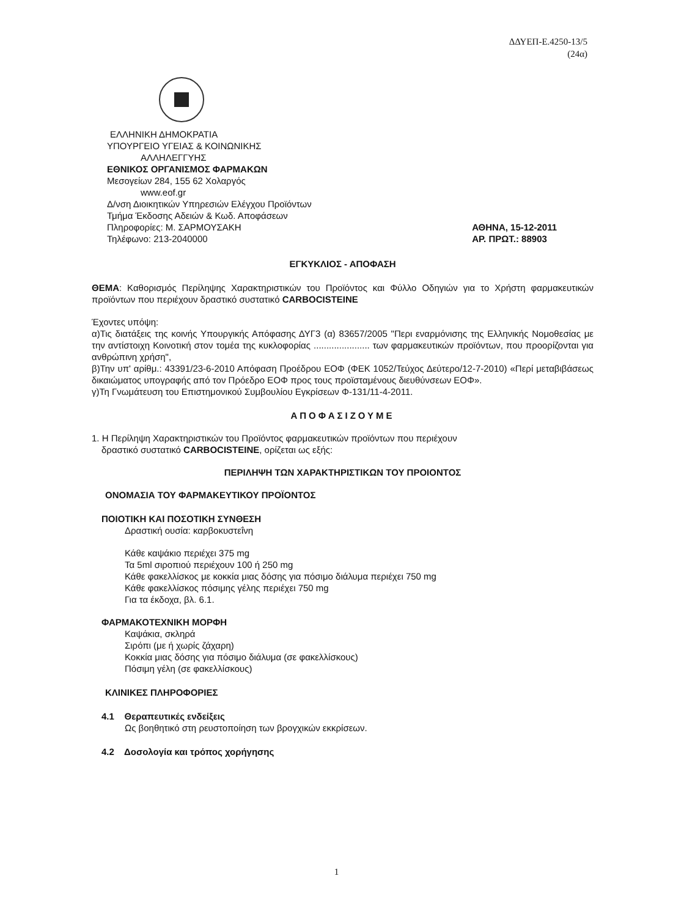ΔΔΥΕΠ-Ε.4250-13/5
(24α)
ΕΛΛΗΝΙΚΗ ΔΗΜΟΚΡΑΤΙΑ
ΥΠΟΥΡΓΕΙΟ ΥΓΕΙΑΣ & ΚΟΙΝΩΝΙΚΗΣ
ΑΛΛΗΛΕΓΓΥΗΣ
ΕΘΝΙΚΟΣ ΟΡΓΑΝΙΣΜΟΣ ΦΑΡΜΑΚΩΝ
Μεσογείων 284, 155 62 Χολαργός
www.eof.gr
Δ/νση Διοικητικών Υπηρεσιών Ελέγχου Προϊόντων
Τμήμα Έκδοσης Αδειών & Κωδ. Αποφάσεων
Πληροφορίες: Μ. ΣΑΡΜΟΥΣΑΚΗ
Τηλέφωνο: 213-2040000
ΑΘΗΝΑ, 15-12-2011
ΑΡ. ΠΡΩΤ.: 88903
ΕΓΚΥΚΛΙΟΣ - ΑΠΟΦΑΣΗ
ΘΕΜΑ: Καθορισμός Περίληψης Χαρακτηριστικών του Προϊόντος και Φύλλο Οδηγιών για το Χρήστη φαρμακευτικών προϊόντων που περιέχουν δραστικό συστατικό CARBOCISTEINE
Έχοντες υπόψη:
α)Τις διατάξεις της κοινής Υπουργικής Απόφασης ΔΥΓ3 (α) 83657/2005 "Περι εναρμόνισης της Ελληνικής Νομοθεσίας με την αντίστοιχη Κοινοτική στον τομέα της κυκλοφορίας ...................... των φαρμακευτικών προϊόντων, που προορίζονται για ανθρώπινη χρήση",
β)Την υπ' αρίθμ.: 43391/23-6-2010 Απόφαση Προέδρου ΕΟΦ (ΦΕΚ 1052/Τεύχος Δεύτερο/12-7-2010) «Περί μεταβιβάσεως δικαιώματος υπογραφής από τον Πρόεδρο ΕΟΦ προς τους προϊσταμένους διευθύνσεων ΕΟΦ».
γ)Τη Γνωμάτευση του Επιστημονικού Συμβουλίου Εγκρίσεων Φ-131/11-4-2011.
ΑΠΟΦΑΣΙΖΟΥΜΕ
1. Η Περίληψη Χαρακτηριστικών του Προϊόντος φαρμακευτικών προϊόντων που περιέχουν
δραστικό συστατικό CARBOCISTEINE, ορίζεται ως εξής:
ΠΕΡΙΛΗΨΗ ΤΩΝ ΧΑΡΑΚΤΗΡΙΣΤΙΚΩΝ ΤΟΥ ΠΡΟΙΟΝΤΟΣ
ΟΝΟΜΑΣΙΑ ΤΟΥ ΦΑΡΜΑΚΕΥΤΙΚΟΥ ΠΡΟΪΟΝΤΟΣ
ΠΟΙΟΤΙΚΗ ΚΑΙ ΠΟΣΟΤΙΚΗ ΣΥΝΘΕΣΗ
Δραστική ουσία: καρβοκυστεΐνη
Κάθε καψάκιο περιέχει 375 mg
Τα 5ml σιροπιού περιέχουν 100 ή 250 mg
Κάθε φακελλίσκος με κοκκία μιας δόσης για πόσιμο διάλυμα περιέχει 750 mg
Κάθε φακελλίσκος πόσιμης γέλης περιέχει 750 mg
Για τα έκδοχα, βλ. 6.1.
ΦΑΡΜΑΚΟΤΕΧΝΙΚΗ ΜΟΡΦΗ
Καψάκια, σκληρά
Σιρόπι (με ή χωρίς ζάχαρη)
Κοκκία μιας δόσης για πόσιμο διάλυμα (σε φακελλίσκους)
Πόσιμη γέλη (σε φακελλίσκους)
ΚΛΙΝΙΚΕΣ ΠΛΗΡΟΦΟΡΙΕΣ
4.1 Θεραπευτικές ενδείξεις
Ως βοηθητικό στη ρευστοποίηση των βρογχικών εκκρίσεων.
4.2 Δοσολογία και τρόπος χορήγησης
1